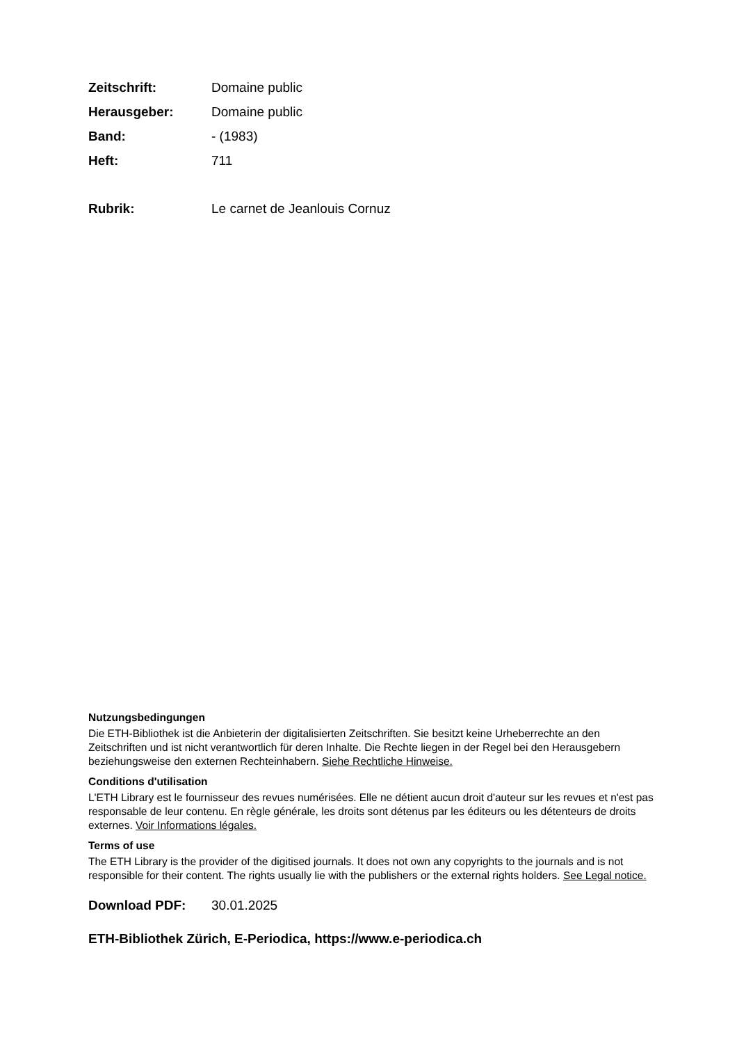Zeitschrift: Domaine public
Herausgeber: Domaine public
Band: - (1983)
Heft: 711
Rubrik: Le carnet de Jeanlouis Cornuz
Nutzungsbedingungen
Die ETH-Bibliothek ist die Anbieterin der digitalisierten Zeitschriften. Sie besitzt keine Urheberrechte an den Zeitschriften und ist nicht verantwortlich für deren Inhalte. Die Rechte liegen in der Regel bei den Herausgebern beziehungsweise den externen Rechteinhabern. Siehe Rechtliche Hinweise.
Conditions d'utilisation
L'ETH Library est le fournisseur des revues numérisées. Elle ne détient aucun droit d'auteur sur les revues et n'est pas responsable de leur contenu. En règle générale, les droits sont détenus par les éditeurs ou les détenteurs de droits externes. Voir Informations légales.
Terms of use
The ETH Library is the provider of the digitised journals. It does not own any copyrights to the journals and is not responsible for their content. The rights usually lie with the publishers or the external rights holders. See Legal notice.
Download PDF: 30.01.2025
ETH-Bibliothek Zürich, E-Periodica, https://www.e-periodica.ch